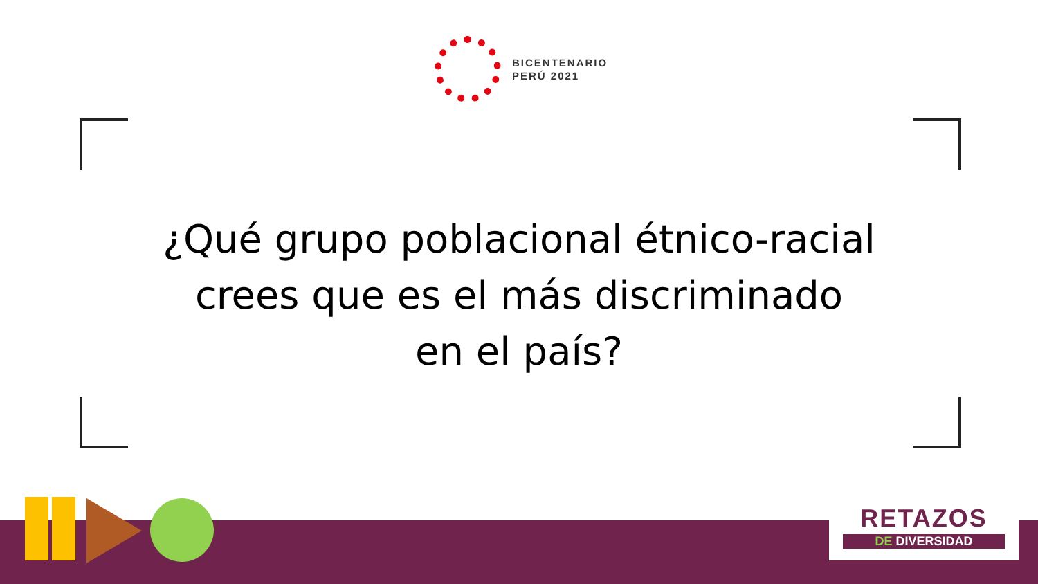BICENTENARIO
PERÚ 2021
¿Qué grupo poblacional étnico-racial
crees que es el más discriminado
en el país?
RETAZOS
DE DIVERSIDAD